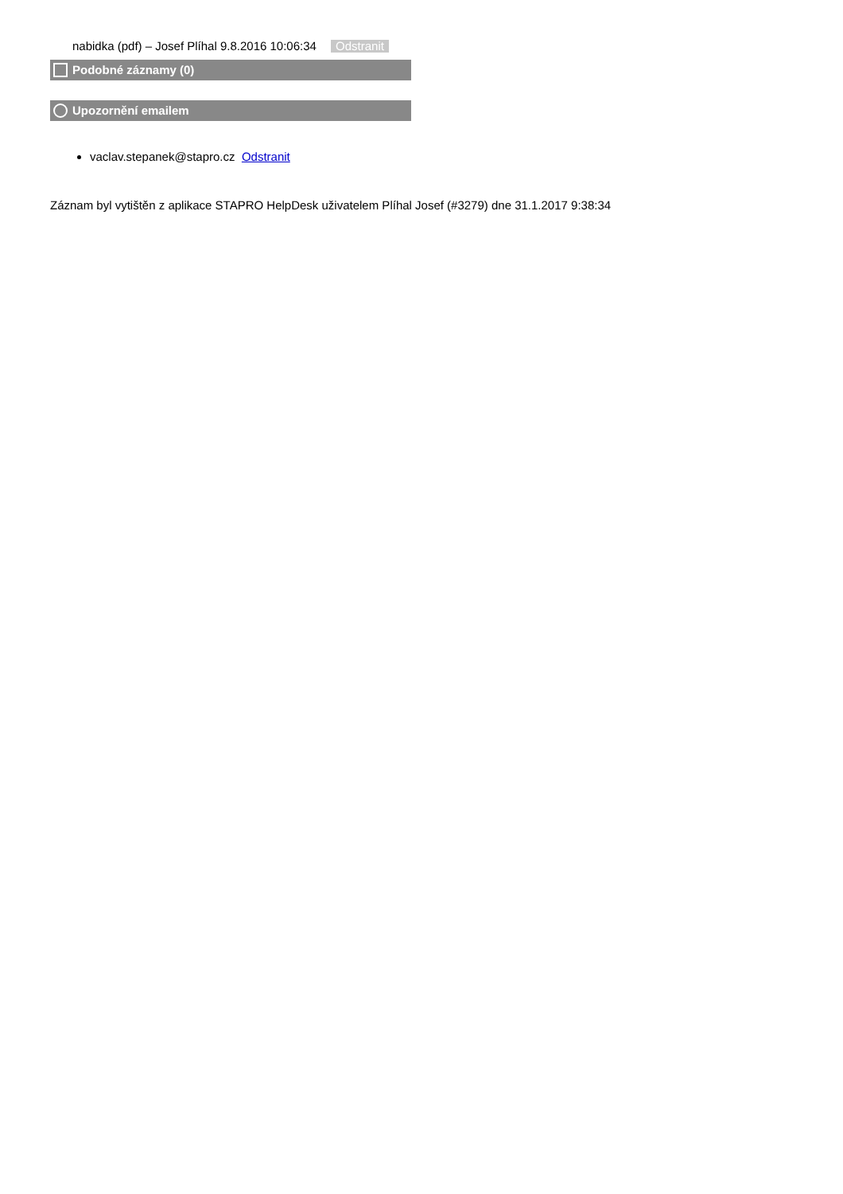nabidka (pdf) – Josef Plíhal 9.8.2016 10:06:34 Odstranit
Podobné záznamy (0)
Upozornění emailem
vaclav.stepanek@stapro.cz Odstranit
Záznam byl vytištěn z aplikace STAPRO HelpDesk uživatelem Plíhal Josef (#3279) dne 31.1.2017 9:38:34